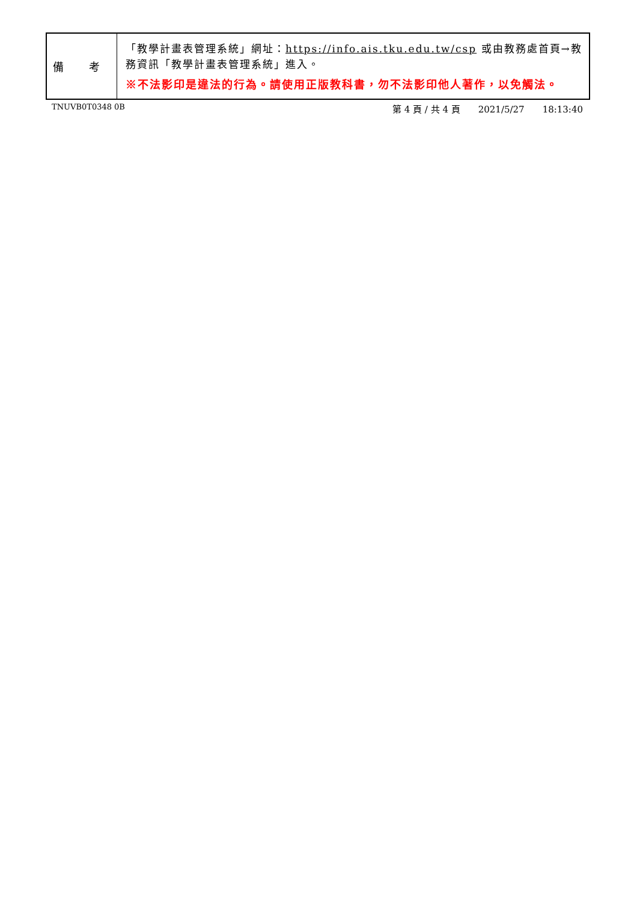| 備 考 | 「教學計畫表管理系統」網址： https://info.ais.tku.edu.tw/csp 或由教務處首頁→教務資訊「教學計畫表管理系統」進入。 ※不法影印是違法的行為。請使用正版教科書，勿不法影印他人著作，以免觸法。 |
TNUVB0T0348 0B
第 4 頁 / 共 4 頁 2021/5/27 18:13:40